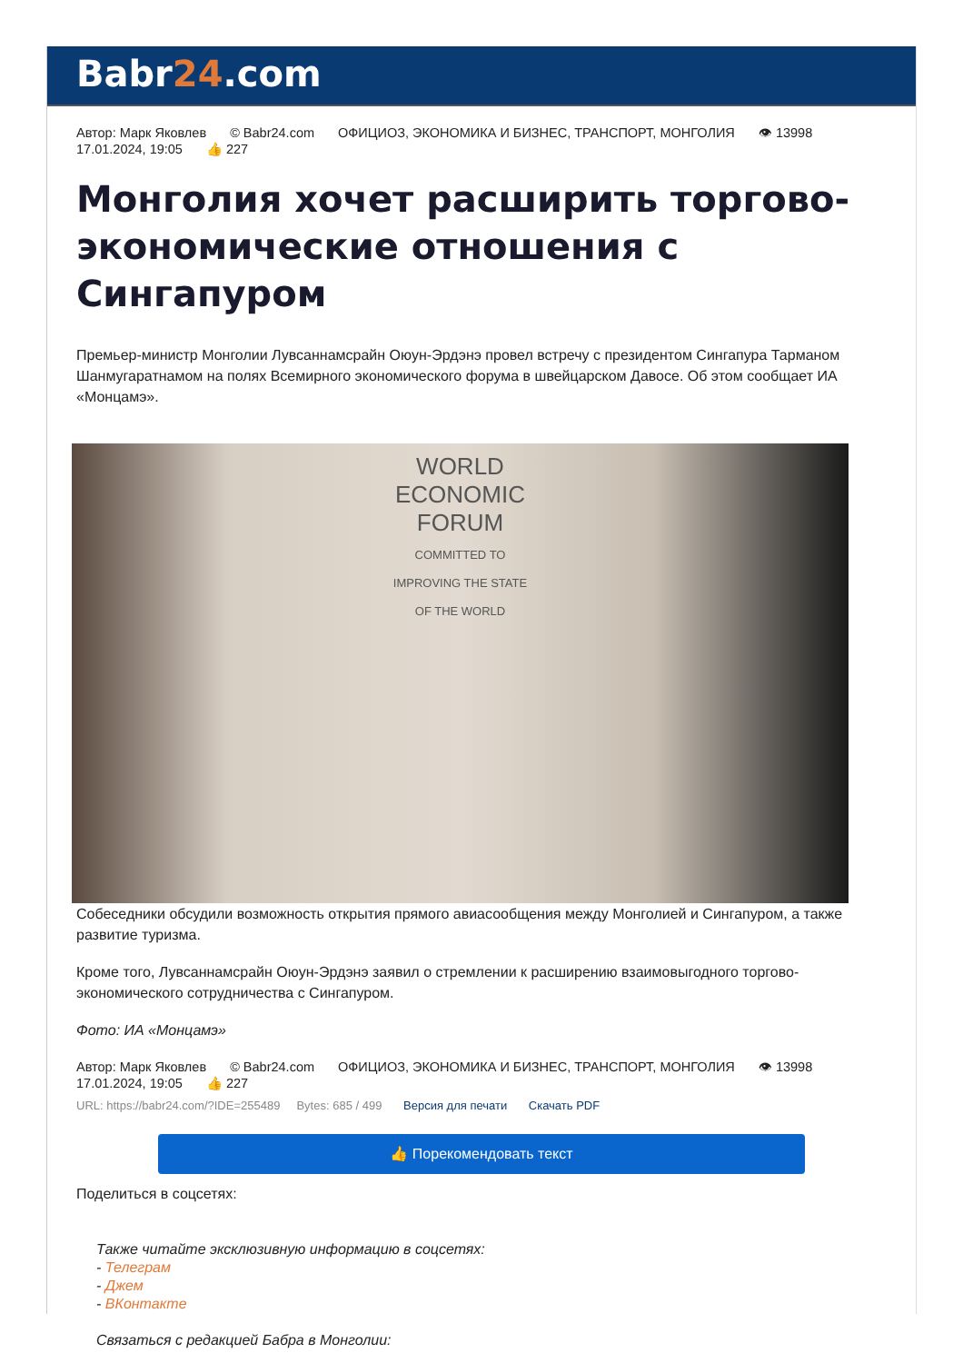Babr24.com
Автор: Марк Яковлев © Babr24.com ОФИЦИОЗ, ЭКОНОМИКА И БИЗНЕС, ТРАНСПОРТ, МОНГОЛИЯ 👁 13998
17.01.2024, 19:05 👍 227
Монголия хочет расширить торгово-экономические отношения с Сингапуром
Премьер-министр Монголии Лувсаннамсрайн Оюун-Эрдэнэ провел встречу с президентом Сингапура Тарманом Шанмугаратнамом на полях Всемирного экономического форума в швейцарском Давосе. Об этом сообщает ИА «Монцамэ».
WORLD
ECONOMIC
FORUM
COMMITTED TO
IMPROVING THE STATE
OF THE WORLD
Собеседники обсудили возможность открытия прямого авиасообщения между Монголией и Сингапуром, а также развитие туризма.
Кроме того, Лувсаннамсрайн Оюун-Эрдэнэ заявил о стремлении к расширению взаимовыгодного торгово-экономического сотрудничества с Сингапуром.
Фото: ИА «Монцамэ»
Автор: Марк Яковлев © Babr24.com ОФИЦИОЗ, ЭКОНОМИКА И БИЗНЕС, ТРАНСПОРТ, МОНГОЛИЯ 👁 13998
17.01.2024, 19:05 👍 227
URL: https://babr24.com/?IDE=255489 Bytes: 685 / 499 Версия для печати Скачать PDF
👍 Порекомендовать текст
Поделиться в соцсетях:
Также читайте эксклюзивную информацию в соцсетях:
- Телеграм
- Джем
- ВКонтакте
Связаться с редакцией Бабра в Монголии: